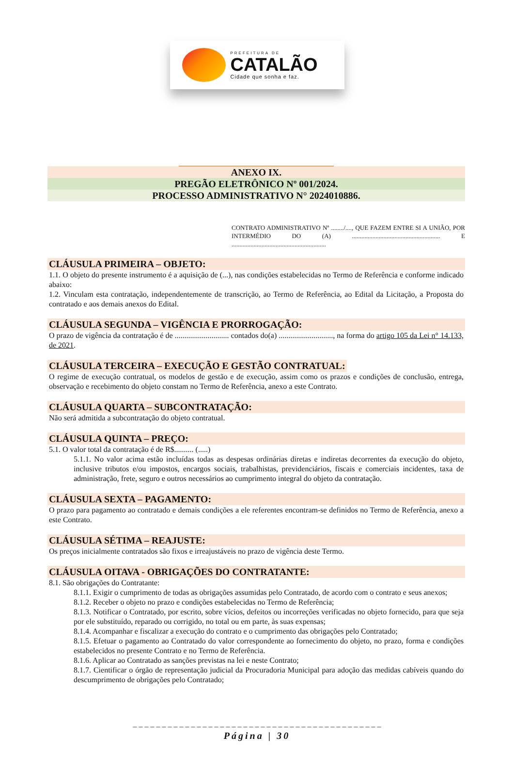PREFEITURA DE
CATALÃO
Cidade que sonha e faz.
ANEXO IX.
PREGÃO ELETRÔNICO Nº 001/2024.
PROCESSO ADMINISTRATIVO N° 2024010886.
CONTRATO ADMINISTRATIVO Nº ......../...., QUE FAZEM ENTRE SI A UNIÃO, POR INTERMÉDIO DO (A) ........................................................ E ............................................................
CLÁUSULA PRIMEIRA – OBJETO:
1.1. O objeto do presente instrumento é a aquisição de (...), nas condições estabelecidas no Termo de Referência e conforme indicado abaixo:
1.2. Vinculam esta contratação, independentemente de transcrição, ao Termo de Referência, ao Edital da Licitação, a Proposta do contratado e aos demais anexos do Edital.
CLÁUSULA SEGUNDA – VIGÊNCIA E PRORROGAÇÃO:
O prazo de vigência da contratação é de ............................ contados do(a) ............................, na forma do artigo 105 da Lei n° 14.133, de 2021.
CLÁUSULA TERCEIRA – EXECUÇÃO E GESTÃO CONTRATUAL:
O regime de execução contratual, os modelos de gestão e de execução, assim como os prazos e condições de conclusão, entrega, observação e recebimento do objeto constam no Termo de Referência, anexo a este Contrato.
CLÁUSULA QUARTA – SUBCONTRATAÇÃO:
Não será admitida a subcontratação do objeto contratual.
CLÁUSULA QUINTA – PREÇO:
5.1. O valor total da contratação é de R$.......... (.....)
5.1.1. No valor acima estão incluídas todas as despesas ordinárias diretas e indiretas decorrentes da execução do objeto, inclusive tributos e/ou impostos, encargos sociais, trabalhistas, previdenciários, fiscais e comerciais incidentes, taxa de administração, frete, seguro e outros necessários ao cumprimento integral do objeto da contratação.
CLÁUSULA SEXTA – PAGAMENTO:
O prazo para pagamento ao contratado e demais condições a ele referentes encontram-se definidos no Termo de Referência, anexo a este Contrato.
CLÁUSULA SÉTIMA – REAJUSTE:
Os preços inicialmente contratados são fixos e irreajustáveis no prazo de vigência deste Termo.
CLÁUSULA OITAVA - OBRIGAÇÕES DO CONTRATANTE:
8.1. São obrigações do Contratante:
8.1.1. Exigir o cumprimento de todas as obrigações assumidas pelo Contratado, de acordo com o contrato e seus anexos;
8.1.2. Receber o objeto no prazo e condições estabelecidas no Termo de Referência;
8.1.3. Notificar o Contratado, por escrito, sobre vícios, defeitos ou incorreções verificadas no objeto fornecido, para que seja por ele substituído, reparado ou corrigido, no total ou em parte, às suas expensas;
8.1.4. Acompanhar e fiscalizar a execução do contrato e o cumprimento das obrigações pelo Contratado;
8.1.5. Efetuar o pagamento ao Contratado do valor correspondente ao fornecimento do objeto, no prazo, forma e condições estabelecidos no presente Contrato e no Termo de Referência.
8.1.6. Aplicar ao Contratado as sanções previstas na lei e neste Contrato;
8.1.7. Cientificar o órgão de representação judicial da Procuradoria Municipal para adoção das medidas cabíveis quando do descumprimento de obrigações pelo Contratado;
_ _ _ _ _ _ _ _ _ _ _ _ _ _ _ _ _ _ _ _ _ _ _ _ _ _ _ _ _ _ _ _ _ _ _ _ _ _ _ _ _ _ _
Página | 30